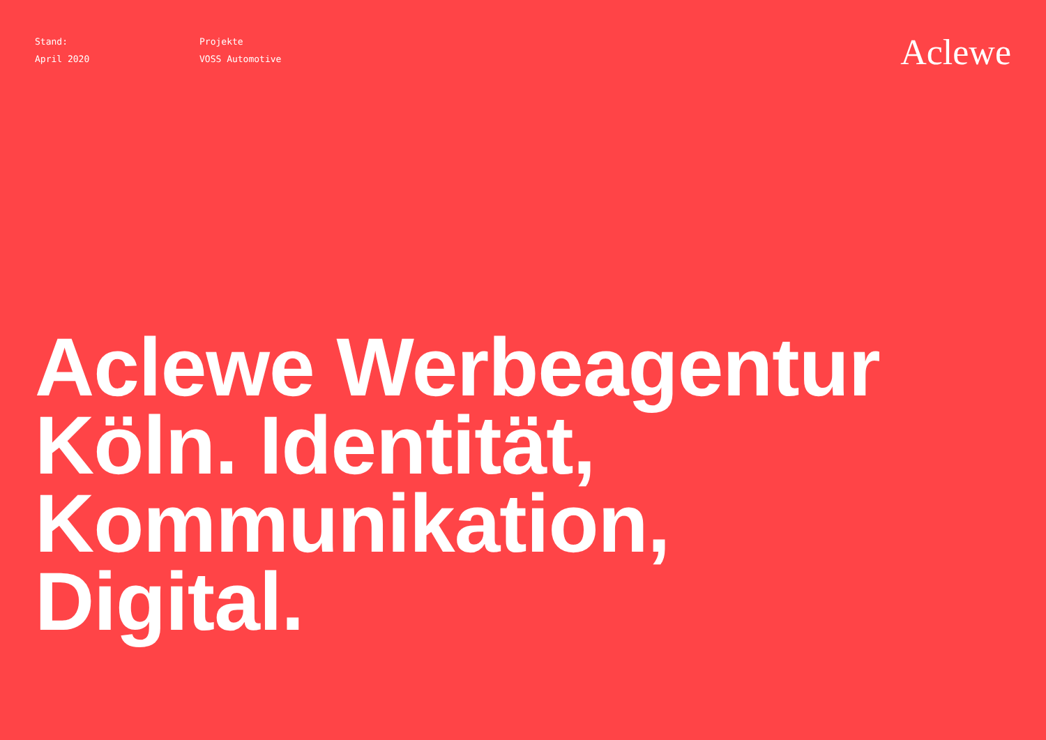Stand:
April 2020
Projekte
VOSS Automotive
Aclewe
Aclewe Werbeagentur
Köln. Identität,
Kommunikation,
Digital.